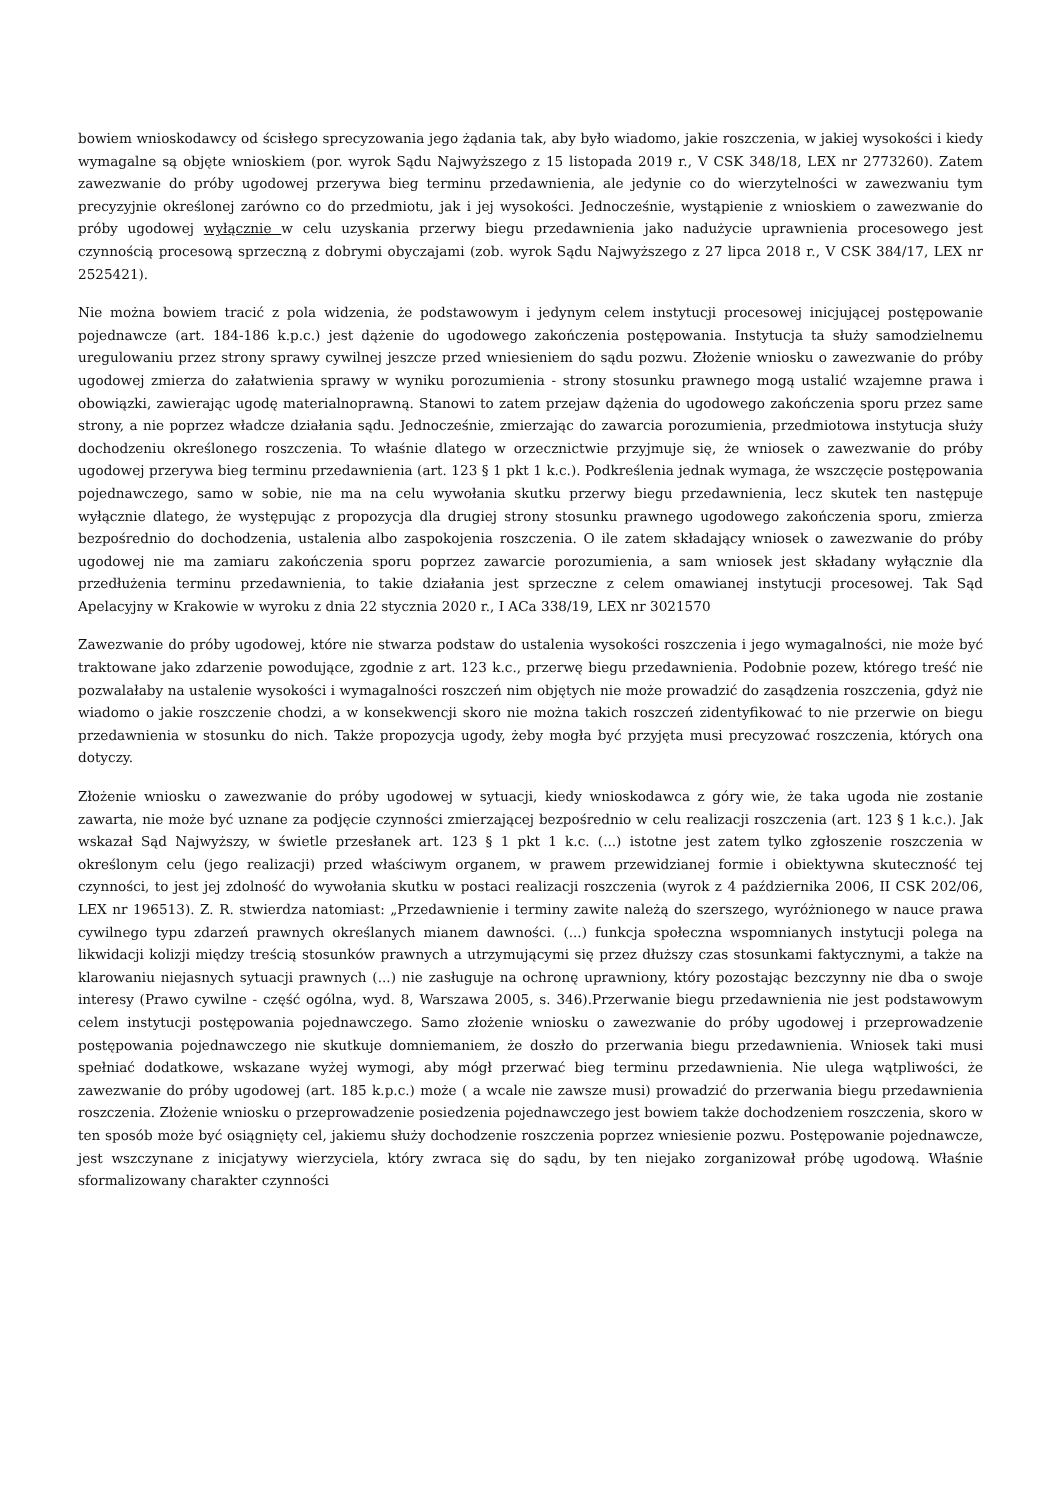bowiem wnioskodawcy od ścisłego sprecyzowania jego żądania tak, aby było wiadomo, jakie roszczenia, w jakiej wysokości i kiedy wymagalne są objęte wnioskiem (por. wyrok Sądu Najwyższego z 15 listopada 2019 r., V CSK 348/18, LEX nr 2773260). Zatem zawezwanie do próby ugodowej przerywa bieg terminu przedawnienia, ale jedynie co do wierzytelności w zawezwaniu tym precyzyjnie określonej zarówno co do przedmiotu, jak i jej wysokości. Jednocześnie, wystąpienie z wnioskiem o zawezwanie do próby ugodowej wyłącznie w celu uzyskania przerwy biegu przedawnienia jako nadużycie uprawnienia procesowego jest czynnością procesową sprzeczną z dobrymi obyczajami (zob. wyrok Sądu Najwyższego z 27 lipca 2018 r., V CSK 384/17, LEX nr 2525421).
Nie można bowiem tracić z pola widzenia, że podstawowym i jedynym celem instytucji procesowej inicjującej postępowanie pojednawcze (art. 184-186 k.p.c.) jest dążenie do ugodowego zakończenia postępowania. Instytucja ta służy samodzielnemu uregulowaniu przez strony sprawy cywilnej jeszcze przed wniesieniem do sądu pozwu. Złożenie wniosku o zawezwanie do próby ugodowej zmierza do załatwienia sprawy w wyniku porozumienia - strony stosunku prawnego mogą ustalić wzajemne prawa i obowiązki, zawierając ugodę materialnoprawną. Stanowi to zatem przejaw dążenia do ugodowego zakończenia sporu przez same strony, a nie poprzez władcze działania sądu. Jednocześnie, zmierzając do zawarcia porozumienia, przedmiotowa instytucja służy dochodzeniu określonego roszczenia. To właśnie dlatego w orzecznictwie przyjmuje się, że wniosek o zawezwanie do próby ugodowej przerywa bieg terminu przedawnienia (art. 123 § 1 pkt 1 k.c.). Podkreślenia jednak wymaga, że wszczęcie postępowania pojednawczego, samo w sobie, nie ma na celu wywołania skutku przerwy biegu przedawnienia, lecz skutek ten następuje wyłącznie dlatego, że występując z propozycja dla drugiej strony stosunku prawnego ugodowego zakończenia sporu, zmierza bezpośrednio do dochodzenia, ustalenia albo zaspokojenia roszczenia. O ile zatem składający wniosek o zawezwanie do próby ugodowej nie ma zamiaru zakończenia sporu poprzez zawarcie porozumienia, a sam wniosek jest składany wyłącznie dla przedłużenia terminu przedawnienia, to takie działania jest sprzeczne z celem omawianej instytucji procesowej. Tak Sąd Apelacyjny w Krakowie w wyroku z dnia 22 stycznia 2020 r., I ACa 338/19, LEX nr 3021570
Zawezwanie do próby ugodowej, które nie stwarza podstaw do ustalenia wysokości roszczenia i jego wymagalności, nie może być traktowane jako zdarzenie powodujące, zgodnie z art. 123 k.c., przerwę biegu przedawnienia. Podobnie pozew, którego treść nie pozwalałaby na ustalenie wysokości i wymagalności roszczeń nim objętych nie może prowadzić do zasądzenia roszczenia, gdyż nie wiadomo o jakie roszczenie chodzi, a w konsekwencji skoro nie można takich roszczeń zidentyfikować to nie przerwie on biegu przedawnienia w stosunku do nich. Także propozycja ugody, żeby mogła być przyjęta musi precyzować roszczenia, których ona dotyczy.
Złożenie wniosku o zawezwanie do próby ugodowej w sytuacji, kiedy wnioskodawca z góry wie, że taka ugoda nie zostanie zawarta, nie może być uznane za podjęcie czynności zmierzającej bezpośrednio w celu realizacji roszczenia (art. 123 § 1 k.c.). Jak wskazał Sąd Najwyższy, w świetle przesłanek art. 123 § 1 pkt 1 k.c. (...) istotne jest zatem tylko zgłoszenie roszczenia w określonym celu (jego realizacji) przed właściwym organem, w prawem przewidzianej formie i obiektywna skuteczność tej czynności, to jest jej zdolność do wywołania skutku w postaci realizacji roszczenia (wyrok z 4 października 2006, II CSK 202/06, LEX nr 196513). Z. R. stwierdza natomiast: „Przedawnienie i terminy zawite należą do szerszego, wyróżnionego w nauce prawa cywilnego typu zdarzeń prawnych określanych mianem dawności. (...) funkcja społeczna wspomnianych instytucji polega na likwidacji kolizji między treścią stosunków prawnych a utrzymującymi się przez dłuższy czas stosunkami faktycznymi, a także na klarowaniu niejasnych sytuacji prawnych (...) nie zasługuje na ochronę uprawniony, który pozostając bezczynny nie dba o swoje interesy (Prawo cywilne - część ogólna, wyd. 8, Warszawa 2005, s. 346).Przerwanie biegu przedawnienia nie jest podstawowym celem instytucji postępowania pojednawczego. Samo złożenie wniosku o zawezwanie do próby ugodowej i przeprowadzenie postępowania pojednawczego nie skutkuje domniemaniem, że doszło do przerwania biegu przedawnienia. Wniosek taki musi spełniać dodatkowe, wskazane wyżej wymogi, aby mógł przerwać bieg terminu przedawnienia. Nie ulega wątpliwości, że zawezwanie do próby ugodowej (art. 185 k.p.c.) może ( a wcale nie zawsze musi) prowadzić do przerwania biegu przedawnienia roszczenia. Złożenie wniosku o przeprowadzenie posiedzenia pojednawczego jest bowiem także dochodzeniem roszczenia, skoro w ten sposób może być osiągnięty cel, jakiemu służy dochodzenie roszczenia poprzez wniesienie pozwu. Postępowanie pojednawcze, jest wszczynane z inicjatywy wierzyciela, który zwraca się do sądu, by ten niejako zorganizował próbę ugodową. Właśnie sformalizowany charakter czynności